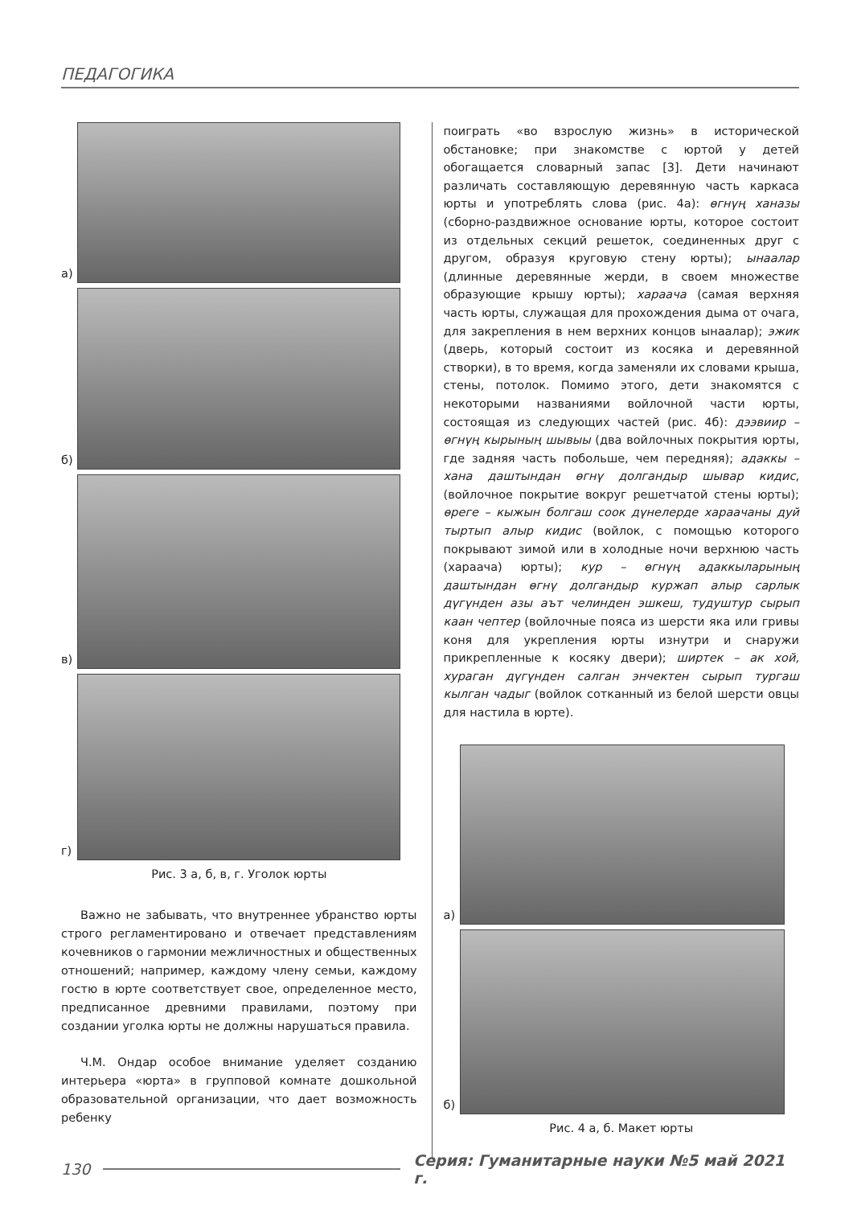ПЕДАГОГИКА
а)
б)
в)
г)
Рис. 3 а, б, в, г. Уголок юрты
Важно не забывать, что внутреннее убранство юрты строго регламентировано и отвечает представлениям кочевников о гармонии межличностных и общественных отношений; например, каждому члену семьи, каждому гостю в юрте соответствует свое, определенное место, предписанное древними правилами, поэтому при создании уголка юрты не должны нарушаться правила.
Ч.М. Ондар особое внимание уделяет созданию интерьера «юрта» в групповой комнате дошкольной образовательной организации, что дает возможность ребенку
поиграть «во взрослую жизнь» в исторической обстановке; при знакомстве с юртой у детей обогащается словарный запас [3]. Дети начинают различать составляющую деревянную часть каркаса юрты и употреблять слова (рис. 4а): өгнүң ханазы (сборно-раздвижное основание юрты, которое состоит из отдельных секций решеток, соединенных друг с другом, образуя круговую стену юрты); ынаалар (длинные деревянные жерди, в своем множестве образующие крышу юрты); хараача (самая верхняя часть юрты, служащая для прохождения дыма от очага, для закрепления в нем верхних концов ынаалар); эжик (дверь, который состоит из косяка и деревянной створки), в то время, когда заменяли их словами крыша, стены, потолок. Помимо этого, дети знакомятся с некоторыми названиями войлочной части юрты, состоящая из следующих частей (рис. 4б): дээвиир – өгнүң кырының шывыы (два войлочных покрытия юрты, где задняя часть побольше, чем передняя); адаккы – хана даштындан өгнү долгандыр шывар кидис, (войлочное покрытие вокруг решетчатой стены юрты); өреге – кыжын болгаш соок дүнелерде хараачаны дуй тыртып алыр кидис (войлок, с помощью которого покрывают зимой или в холодные ночи верхнюю часть (хараача) юрты); кур – өгнүң адаккыларының даштындан өгнү долгандыр куржап алыр сарлык дүгүнден азы аът челинден эшкеш, тудуштур сырып каан чептер (войлочные пояса из шерсти яка или гривы коня для укрепления юрты изнутри и снаружи прикрепленные к косяку двери); ширтек – ак хой, хураган дүгүнден салган энчектен сырып тургаш кылган чадыг (войлок сотканный из белой шерсти овцы для настила в юрте).
а)
б)
Рис. 4 а, б. Макет юрты
130
Серия: Гуманитарные науки №5 май 2021 г.